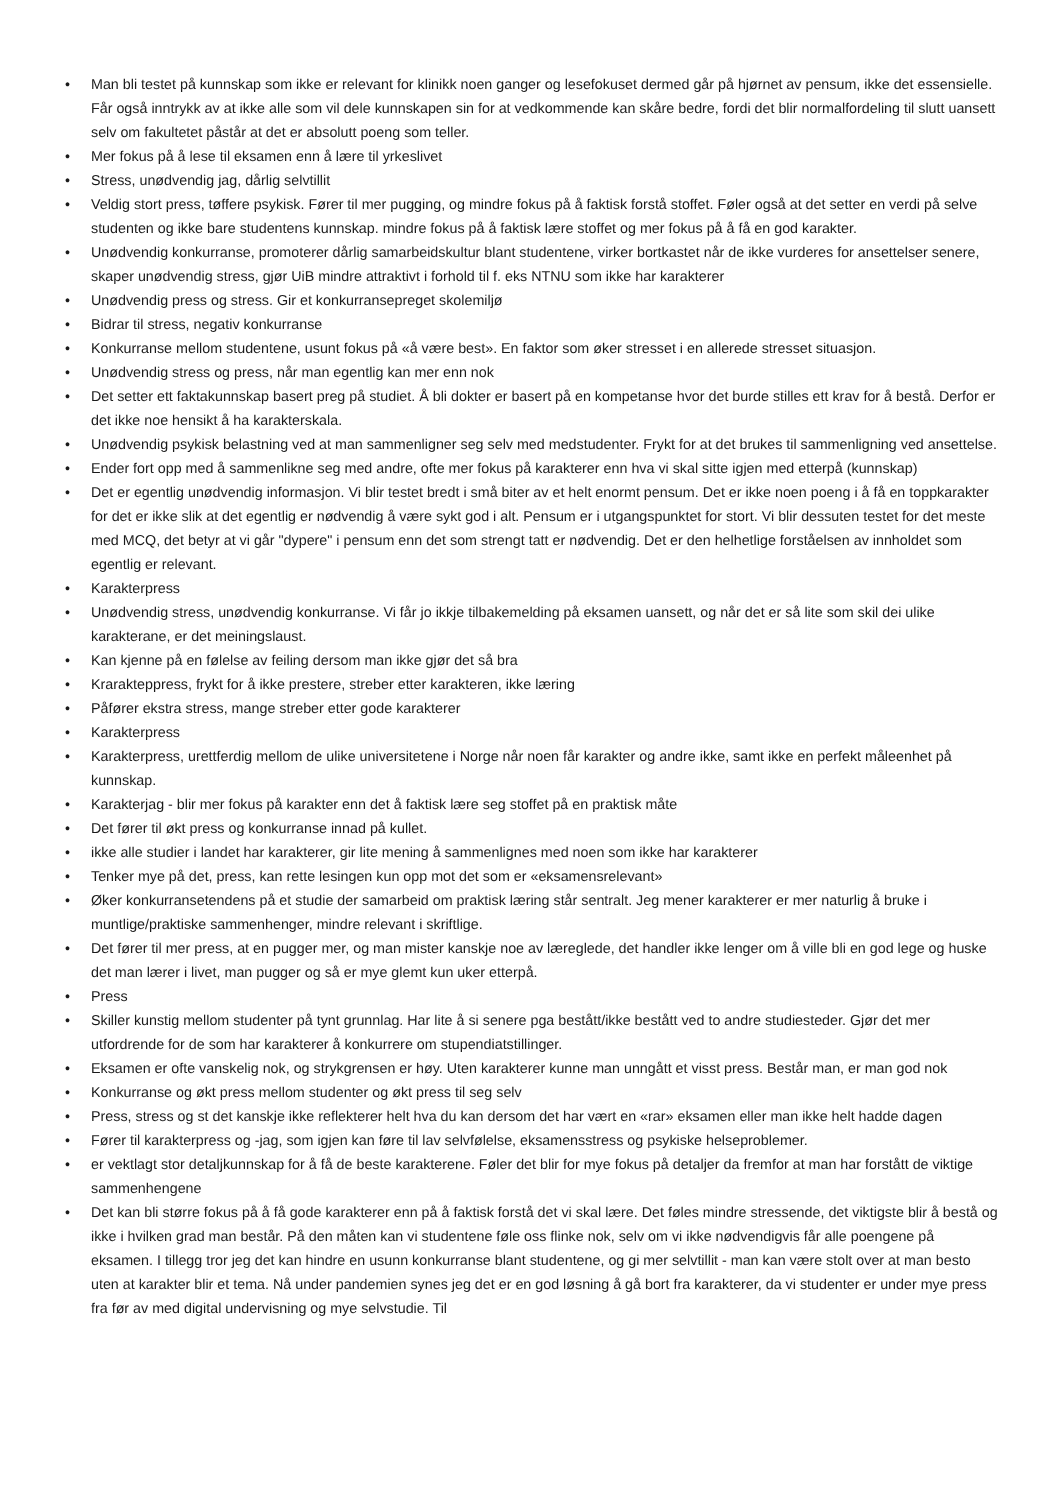• Man bli testet på kunnskap som ikke er relevant for klinikk noen ganger og lesefokuset dermed går på hjørnet av pensum, ikke det essensielle. Får også inntrykk av at ikke alle som vil dele kunnskapen sin for at vedkommende kan skåre bedre, fordi det blir normalfordeling til slutt uansett selv om fakultetet påstår at det er absolutt poeng som teller.
• Mer fokus på å lese til eksamen enn å lære til yrkeslivet
• Stress, unødvendig jag, dårlig selvtillit
• Veldig stort press, tøffere psykisk. Fører til mer pugging, og mindre fokus på å faktisk forstå stoffet. Føler også at det setter en verdi på selve studenten og ikke bare studentens kunnskap. mindre fokus på å faktisk lære stoffet og mer fokus på å få en god karakter.
• Unødvendig konkurranse, promoterer dårlig samarbeidskultur blant studentene, virker bortkastet når de ikke vurderes for ansettelser senere, skaper unødvendig stress, gjør UiB mindre attraktivt i forhold til f. eks NTNU som ikke har karakterer
• Unødvendig press og stress. Gir et konkurransepreget skolemiljø
• Bidrar til stress, negativ konkurranse
• Konkurranse mellom studentene, usunt fokus på «å være best». En faktor som øker stresset i en allerede stresset situasjon.
• Unødvendig stress og press, når man egentlig kan mer enn nok
• Det setter ett faktakunnskap basert preg på studiet. Å bli dokter er basert på en kompetanse hvor det burde stilles ett krav for å bestå. Derfor er det ikke noe hensikt å ha karakterskala.
• Unødvendig psykisk belastning ved at man sammenligner seg selv med medstudenter. Frykt for at det brukes til sammenligning ved ansettelse.
• Ender fort opp med å sammenlikne seg med andre, ofte mer fokus på karakterer enn hva vi skal sitte igjen med etterpå (kunnskap)
• Det er egentlig unødvendig informasjon. Vi blir testet bredt i små biter av et helt enormt pensum. Det er ikke noen poeng i å få en toppkarakter for det er ikke slik at det egentlig er nødvendig å være sykt god i alt. Pensum er i utgangspunktet for stort. Vi blir dessuten testet for det meste med MCQ, det betyr at vi går "dypere" i pensum enn det som strengt tatt er nødvendig. Det er den helhetlige forståelsen av innholdet som egentlig er relevant.
• Karakterpress
• Unødvendig stress, unødvendig konkurranse. Vi får jo ikkje tilbakemelding på eksamen uansett, og når det er så lite som skil dei ulike karakterane, er det meiningslaust.
• Kan kjenne på en følelse av feiling dersom man ikke gjør det så bra
• Kraraktерpress, frykt for å ikke prestere, streber etter karakteren, ikke læring
• Påfører ekstra stress, mange streber etter gode karakterer
• Karakterpress
• Karakterpress, urettferdig mellom de ulike universitetene i Norge når noen får karakter og andre ikke, samt ikke en perfekt måleenhet på kunnskap.
• Karakterjag - blir mer fokus på karakter enn det å faktisk lære seg stoffet på en praktisk måte
• Det fører til økt press og konkurranse innad på kullet.
• ikke alle studier i landet har karakterer, gir lite mening å sammenlignes med noen som ikke har karakterer
• Tenker mye på det, press, kan rette lesingen kun opp mot det som er «eksamensrelevant»
• Øker konkurransetendens på et studie der samarbeid om praktisk læring står sentralt. Jeg mener karakterer er mer naturlig å bruke i muntlige/praktiske sammenhenger, mindre relevant i skriftlige.
• Det fører til mer press, at en pugger mer, og man mister kanskje noe av læreglede, det handler ikke lenger om å ville bli en god lege og huske det man lærer i livet, man pugger og så er mye glemt kun uker etterpå.
• Press
• Skiller kunstig mellom studenter på tynt grunnlag. Har lite å si senere pga bestått/ikke bestått ved to andre studiesteder. Gjør det mer utfordrende for de som har karakterer å konkurrere om stupendiatstillinger.
• Eksamen er ofte vanskelig nok, og strykgrensen er høy. Uten karakterer kunne man unngått et visst press. Består man, er man god nok
• Konkurranse og økt press mellom studenter og økt press til seg selv
• Press, stress og st det kanskje ikke reflekterer helt hva du kan dersom det har vært en «rar» eksamen eller man ikke helt hadde dagen
• Fører til karakterpress og -jag, som igjen kan føre til lav selvfølelse, eksamensstress og psykiske helseproblemer.
• er vektlagt stor detaljkunnskap for å få de beste karakterene. Føler det blir for mye fokus på detaljer da fremfor at man har forstått de viktige sammenhengene
• Det kan bli større fokus på å få gode karakterer enn på å faktisk forstå det vi skal lære. Det føles mindre stressende, det viktigste blir å bestå og ikke i hvilken grad man består. På den måten kan vi studentene føle oss flinke nok, selv om vi ikke nødvendigvis får alle poengene på eksamen. I tillegg tror jeg det kan hindre en usunn konkurranse blant studentene, og gi mer selvtillit - man kan være stolt over at man besto uten at karakter blir et tema. Nå under pandemien synes jeg det er en god løsning å gå bort fra karakterer, da vi studenter er under mye press fra før av med digital undervisning og mye selvstudie. Til